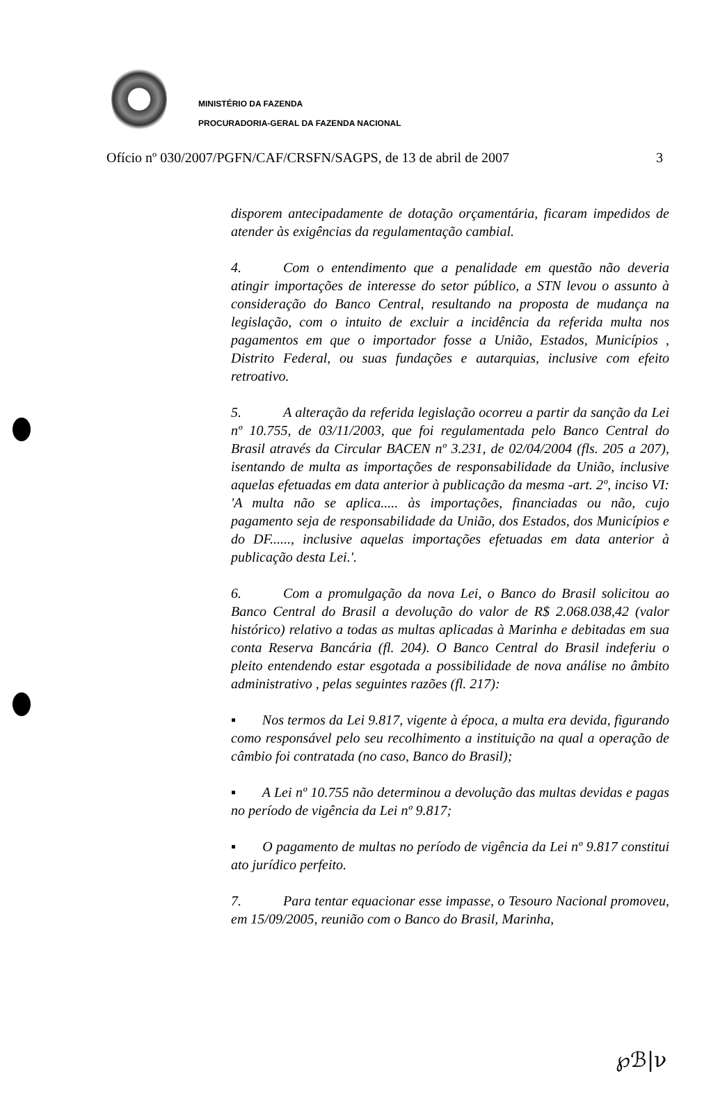MINISTÉRIO DA FAZENDA
PROCURADORIA-GERAL DA FAZENDA NACIONAL
Ofício nº 030/2007/PGFN/CAF/CRSFN/SAGPS, de 13 de abril de 2007 3
disporem antecipadamente de dotação orçamentária, ficaram impedidos de atender às exigências da regulamentação cambial.
4. Com o entendimento que a penalidade em questão não deveria atingir importações de interesse do setor público, a STN levou o assunto à consideração do Banco Central, resultando na proposta de mudança na legislação, com o intuito de excluir a incidência da referida multa nos pagamentos em que o importador fosse a União, Estados, Municípios , Distrito Federal, ou suas fundações e autarquias, inclusive com efeito retroativo.
5. A alteração da referida legislação ocorreu a partir da sanção da Lei nº 10.755, de 03/11/2003, que foi regulamentada pelo Banco Central do Brasil através da Circular BACEN nº 3.231, de 02/04/2004 (fls. 205 a 207), isentando de multa as importações de responsabilidade da União, inclusive aquelas efetuadas em data anterior à publicação da mesma -art. 2º, inciso VI: 'A multa não se aplica..... às importações, financiadas ou não, cujo pagamento seja de responsabilidade da União, dos Estados, dos Municípios e do DF......, inclusive aquelas importações efetuadas em data anterior à publicação desta Lei.'.
6. Com a promulgação da nova Lei, o Banco do Brasil solicitou ao Banco Central do Brasil a devolução do valor de R$ 2.068.038,42 (valor histórico) relativo a todas as multas aplicadas à Marinha e debitadas em sua conta Reserva Bancária (fl. 204). O Banco Central do Brasil indeferiu o pleito entendendo estar esgotada a possibilidade de nova análise no âmbito administrativo , pelas seguintes razões (fl. 217):
▪ Nos termos da Lei 9.817, vigente à época, a multa era devida, figurando como responsável pelo seu recolhimento a instituição na qual a operação de câmbio foi contratada (no caso, Banco do Brasil);
▪ A Lei nº 10.755 não determinou a devolução das multas devidas e pagas no período de vigência da Lei nº 9.817;
▪ O pagamento de multas no período de vigência da Lei nº 9.817 constitui ato jurídico perfeito.
7. Para tentar equacionar esse impasse, o Tesouro Nacional promoveu, em 15/09/2005, reunião com o Banco do Brasil, Marinha,
℘ℬ|ν